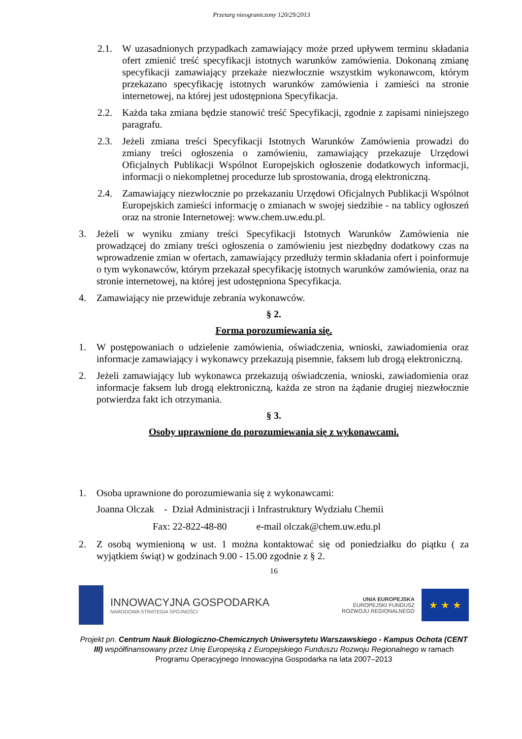Przetarg nieograniczony 120/29/2013
2.1. W uzasadnionych przypadkach zamawiający może przed upływem terminu składania ofert zmienić treść specyfikacji istotnych warunków zamówienia. Dokonaną zmianę specyfikacji zamawiający przekaże niezwłocznie wszystkim wykonawcom, którym przekazano specyfikację istotnych warunków zamówienia i zamieści na stronie internetowej, na której jest udostępniona Specyfikacja.
2.2. Każda taka zmiana będzie stanowić treść Specyfikacji, zgodnie z zapisami niniejszego paragrafu.
2.3. Jeżeli zmiana treści Specyfikacji Istotnych Warunków Zamówienia prowadzi do zmiany treści ogłoszenia o zamówieniu, zamawiający przekazuje Urzędowi Oficjalnych Publikacji Wspólnot Europejskich ogłoszenie dodatkowych informacji, informacji o niekompletnej procedurze lub sprostowania, drogą elektroniczną.
2.4. Zamawiający niezwłocznie po przekazaniu Urzędowi Oficjalnych Publikacji Wspólnot Europejskich zamieści informację o zmianach w swojej siedzibie - na tablicy ogłoszeń oraz na stronie Internetowej: www.chem.uw.edu.pl.
3. Jeżeli w wyniku zmiany treści Specyfikacji Istotnych Warunków Zamówienia nie prowadzącej do zmiany treści ogłoszenia o zamówieniu jest niezbędny dodatkowy czas na wprowadzenie zmian w ofertach, zamawiający przedłuży termin składania ofert i poinformuje o tym wykonawców, którym przekazał specyfikację istotnych warunków zamówienia, oraz na stronie internetowej, na której jest udostępniona Specyfikacja.
4. Zamawiający nie przewiduje zebrania wykonawców.
§ 2.
Forma porozumiewania się.
1. W postępowaniach o udzielenie zamówienia, oświadczenia, wnioski, zawiadomienia oraz informacje zamawiający i wykonawcy przekazują pisemnie, faksem lub drogą elektroniczną.
2. Jeżeli zamawiający lub wykonawca przekazują oświadczenia, wnioski, zawiadomienia oraz informacje faksem lub drogą elektroniczną, każda ze stron na żądanie drugiej niezwłocznie potwierdza fakt ich otrzymania.
§ 3.
Osoby uprawnione do porozumiewania się z wykonawcami.
1. Osoba uprawnione do porozumiewania się z wykonawcami:
Joanna Olczak - Dział Administracji i Infrastruktury Wydziału Chemii
Fax: 22-822-48-80 e-mail olczak@chem.uw.edu.pl
2. Z osobą wymienioną w ust. 1 można kontaktować się od poniedziałku do piątku ( za wyjątkiem świąt) w godzinach 9.00 - 15.00 zgodnie z § 2.
16
INNOWACYJNA GOSPODARKA
NARODOWA STRATEGIA SPÓJNOŚCI
UNIA EUROPEJSKA
EUROPEJSKI FUNDUSZ
ROZWOJU REGIONALNEGO
★ ★ ★
Projekt pn. Centrum Nauk Biologiczno-Chemicznych Uniwersytetu Warszawskiego - Kampus Ochota (CENT III) współfinansowany przez Unię Europejską z Europejskiego Funduszu Rozwoju Regionalnego w ramach Programu Operacyjnego Innowacyjna Gospodarka na lata 2007–2013